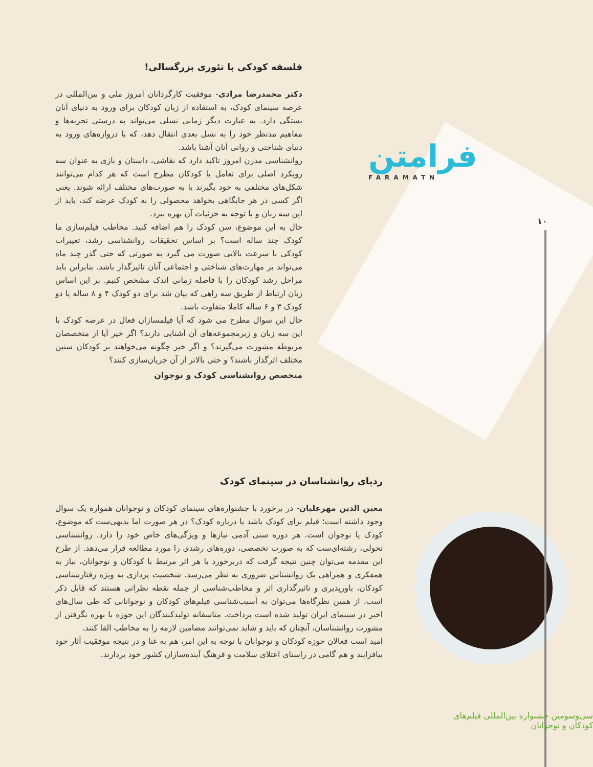فرامتن
FARAMATN
۱۰
فلسفه کودکی با تئوری بزرگسالی!
دکتر محمدرضا مرادی- موفقیت کارگردانان امروز ملی و بین‌المللی در عرصه سینمای کودک، به استفاده از زبان کودکان برای ورود به دنیای آنان بستگی دارد. به عبارت دیگر زمانی نسلی می‌تواند به درستی تجربه‌ها و مفاهیم مدنظر خود را به نسل بعدی انتقال دهد، که با دروازه‌های ورود به دنیای شناختی و روانی آنان آشنا باشد.
روانشناسی مدرن امروز تاکید دارد که نقاشی، داستان و بازی به عنوان سه رویکرد اصلی برای تعامل با کودکان مطرح است که هر کدام می‌توانند شکل‌های مختلفی به خود بگیرند یا به صورت‌های مختلف ارائه شوند. یعنی اگر کسی در هر جایگاهی بخواهد محصولی را به کودک عرضه کند، باید از این سه زبان و با توجه به جزئیات آن بهره ببرد.
حال به این موضوع، سن کودک را هم اضافه کنید. مخاطب فیلم‌سازی ما کودک چند ساله است؟ بر اساس تحقیقات روانشناسی رشد، تغییرات کودکی با سرعت بالایی صورت می گیرد به صورتی که حتی گذر چند ماه می‌تواند بر مهارت‌های شناختی و اجتماعی آنان تاثیرگذار باشد. بنابراین باید مراحل رشد کودکان را با فاصله زمانی اندک مشخص کنیم. بر این اساس زبان ارتباط از طریق سه راهی که بیان شد برای دو کودک ۴ و ۸ ساله یا دو کودک ۳ و ۶ ساله کاملا متفاوت باشد.
حال این سوال مطرح می شود که آیا فیلمسازان فعال در عرصه کودک با این سه زبان و زیرمجموعه‌های آن آشنایی دارند؟ اگر خیر آیا از متخصصان مربوطه مشورت می‌گیرند؟ و اگر خیر چگونه می‌خواهند بر کودکان سنین مختلف اثرگذار باشند؟ و حتی بالاتر از آن جریان‌سازی کنند؟
متخصص روانشناسی کودک و نوجوان
ردپای روانشناسان در سینمای کودک
معین الدین مهرعلیان- در برخورد با جشنواره‌های سینمای کودکان و نوجوانان همواره یک سوال وجود داشته است؛ فیلم برای کودک باشد یا درباره کودک؟ در هر صورت اما بدیهی‌ست که موضوع، کودک یا نوجوان است. هر دوره سنی آدمی نیازها و ویژگی‌های خاص خود را دارد. روانشناسی تحولی، رشته‌ای‌ست که به صورت تخصصی، دوره‌های رشدی را مورد مطالعه قرار می‌دهد. از طرح این مقدمه می‌توان چنین نتیجه گرفت که دربرخورد با هر اثر مرتبط با کودکان و نوجوانان، نیاز به همفکری و همراهی یک روانشناس ضروری به نظر می‌رسد. شخصیت پردازی به ویژه رفتارشناسی کودکان، باورپذیری و تاثیرگذاری اثر و مخاطب‌شناسی از جمله نقطه نظراتی هستند که قابل ذکر است. از همین نظرگاه‌ها می‌توان به آسیب‌شناسی فیلم‌های کودکان و نوجوانانی که طی سال‌های اخیر در سینمای ایران تولید شده است پرداخت. متاسفانه تولیدکنندگان این حوزه با بهره نگرفتن از مشورت روانشناسان، آنچنان که باید و شاید نمی‌توانند مضامین لازمه را به مخاطب القا کنند.
امید است فعالان حوزه کودکان و نوجوانان با توجه به این امر، هم به غنا و در نتیجه موفقیت آثار خود بیافزایند و هم گامی در راستای اعتلای سلامت و فرهنگ آینده‌سازان کشور خود بردارند.
سی‌وسومین جشنواره بین‌المللی فیلم‌های کودکان و نوجوانان